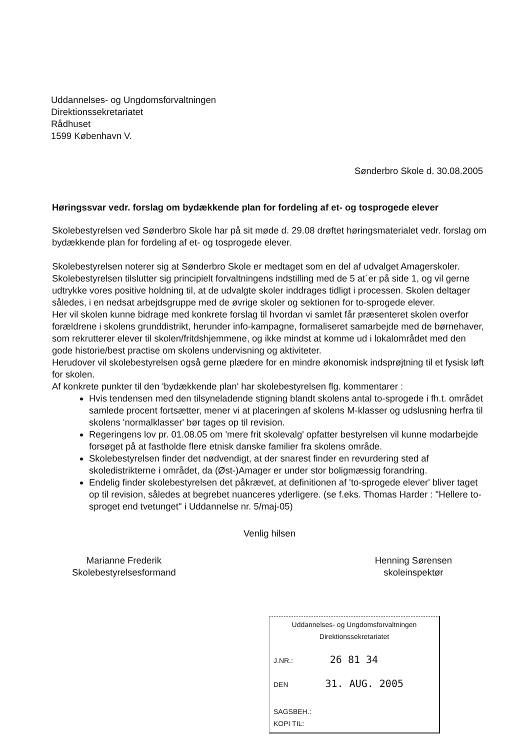Uddannelses- og Ungdomsforvaltningen
Direktionssekretariatet
Rådhuset
1599 København V.
Sønderbro Skole d. 30.08.2005
Høringssvar vedr. forslag om bydækkende plan for fordeling af et- og tosprogede elever
Skolebestyrelsen ved Sønderbro Skole har på sit møde d. 29.08 drøftet høringsmaterialet vedr. forslag om bydækkende plan for fordeling af et- og tosprogede elever.
Skolebestyrelsen noterer sig at Sønderbro Skole er medtaget som en del af udvalget Amagerskoler.
Skolebestyrelsen tilslutter sig principielt forvaltningens indstilling med de 5 at´er på side 1, og vil gerne udtrykke vores positive holdning til, at de udvalgte skoler inddrages tidligt i processen. Skolen deltager således, i en nedsat arbejdsgruppe med de øvrige skoler og sektionen for to-sprogede elever.
Her vil skolen kunne bidrage med konkrete forslag til hvordan vi samlet får præsenteret skolen overfor forældrene i skolens grunddistrikt, herunder info-kampagne, formaliseret samarbejde med de børnehaver, som rekrutterer elever til skolen/fritdshjemmene, og ikke mindst at komme ud i lokalområdet med den gode historie/best practise om skolens undervisning og aktiviteter.
Herudover vil skolebestyrelsen også gerne plædere for en mindre økonomisk indsprøjtning til et fysisk løft for skolen.
Af konkrete punkter til den 'bydækkende plan' har skolebestyrelsen flg. kommentarer :
Hvis tendensen med den tilsyneladende stigning blandt skolens antal to-sprogede i fh.t. området samlede procent fortsætter, mener vi at placeringen af skolens M-klasser og udslusning herfra til skolens 'normalklasser' bør tages op til revision.
Regeringens lov pr. 01.08.05 om 'mere frit skolevalg' opfatter bestyrelsen vil kunne modarbejde forsøget på at fastholde flere etnisk danske familier fra skolens område.
Skolebestyrelsen finder det nødvendigt, at der snarest finder en revurdering sted af skoledistrikterne i området, da (Øst-)Amager er under stor boligmæssig forandring.
Endelig finder skolebestyrelsen det påkrævet, at definitionen af 'to-sprogede elever' bliver taget op til revision, således at begrebet nuanceres yderligere. (se f.eks. Thomas Harder : "Hellere to-sproget end tvetunget" i Uddannelse nr. 5/maj-05)
Venlig hilsen
Marianne Frederik
Skolebestyrelsesformand
Henning Sørensen
skoleinspektør
Uddannelses- og Ungdomsforvaltningen
Direktionssekretariatet
J.NR.: 26 81 34
DEN 31. AUG. 2005
SAGSBEH.:
KOPI TIL: